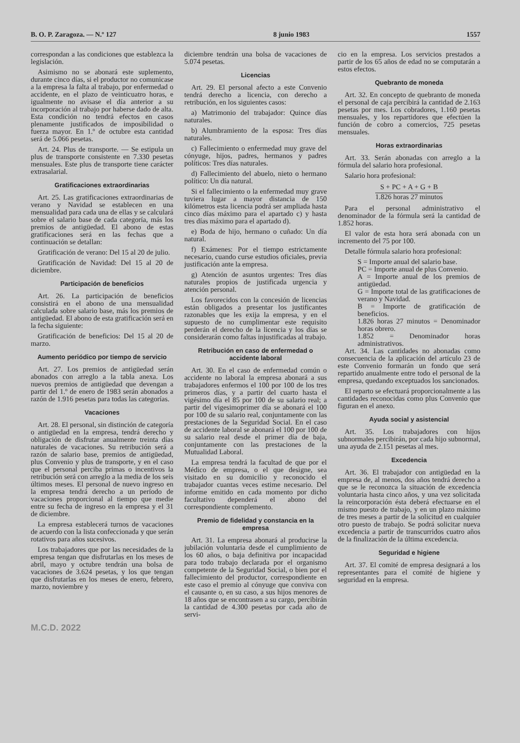B. O. P. Zaragoza. — N.º 127 8 junio 1983 1557
correspondan a las condiciones que establezca la legislación.
Asimismo no se abonará este suplemento, durante cinco días, si el productor no comunicase a la empresa la falta al trabajo, por enfermedad o accidente, en el plazo de veinticuatro horas, e igualmente no avisase el día anterior a su incorporación al trabajo por haberse dado de alta. Esta condición no tendrá efectos en casos plenamente justificados de imposibilidad o fuerza mayor. En 1.º de octubre esta cantidad será de 5.066 pesetas.
Art. 24. Plus de transporte. — Se estipula un plus de transporte consistente en 7.330 pesetas mensuales. Este plus de transporte tiene carácter extrasalarial.
Gratificaciones extraordinarias
Art. 25. Las gratificaciones extraordinarias de verano y Navidad se establecen en una mensualidad para cada una de ellas y se calculará sobre el salario base de cada categoría, más los premios de antigüedad. El abono de estas gratificaciones será en las fechas que a continuación se detallan:
Gratificación de verano: Del 15 al 20 de julio.
Gratificación de Navidad: Del 15 al 20 de diciembre.
Participación de beneficios
Art. 26. La participación de beneficios consistirá en el abono de una mensualidad calculada sobre salario base, más los premios de antigüedad. El abono de esta gratificación será en la fecha siguiente:
Gratificación de beneficios: Del 15 al 20 de marzo.
Aumento periódico por tiempo de servicio
Art. 27. Los premios de antigüedad serán abonados con arreglo a la tabla anexa. Los nuevos premios de antigüedad que devengan a partir del 1.º de enero de 1983 serán abonados a razón de 1.916 pesetas para todas las categorías.
Vacaciones
Art. 28. El personal, sin distinción de categoría o antigüedad en la empresa, tendrá derecho y obligación de disfrutar anualmente treinta días naturales de vacaciones. Su retribución será a razón de salario base, premios de antigüedad, plus Convenio y plus de transporte, y en el caso que el personal perciba primas o incentivos la retribución será con arreglo a la media de los seis últimos meses. El personal de nuevo ingreso en la empresa tendrá derecho a un período de vacaciones proporcional al tiempo que medie entre su fecha de ingreso en la empresa y el 31 de diciembre.
La empresa establecerá turnos de vacaciones de acuerdo con la lista confeccionada y que serán rotativos para años sucesivos.
Los trabajadores que por las necesidades de la empresa tengan que disfrutarlas en los meses de abril, mayo y octubre tendrán una bolsa de vacaciones de 3.624 pesetas, y los que tengan que disfrutarlas en los meses de enero, febrero, marzo, noviembre y
diciembre tendrán una bolsa de vacaciones de 5.074 pesetas.
Licencias
Art. 29. El personal afecto a este Convenio tendrá derecho a licencia, con derecho a retribución, en los siguientes casos:
a) Matrimonio del trabajador: Quince días naturales.
b) Alumbramiento de la esposa: Tres días naturales.
c) Fallecimiento o enfermedad muy grave del cónyuge, hijos, padres, hermanos y padres políticos: Tres días naturales.
d) Fallecimiento del abuelo, nieto o hermano político: Un día natural.
Si el fallecimiento o la enfermedad muy grave tuviera lugar a mayor distancia de 150 kilómetros esta licencia podrá ser ampliada hasta cinco días máximo para el apartado c) y hasta tres días máximo para el apartado d).
e) Boda de hijo, hermano o cuñado: Un día natural.
f) Exámenes: Por el tiempo estrictamente necesario, cuando curse estudios oficiales, previa justificación ante la empresa.
g) Atención de asuntos urgentes: Tres días naturales propios de justificada urgencia y atención personal.
Los favorecidos con la concesión de licencias están obligados a presentar los justificantes razonables que les exija la empresa, y en el supuesto de no cumplimentar este requisito perderán el derecho de la licencia y los días se considerarán como faltas injustificadas al trabajo.
Retribución en caso de enfermedad o accidente laboral
Art. 30. En el caso de enfermedad común o accidente no laboral la empresa abonará a sus trabajadores enfermos el 100 por 100 de los tres primeros días, y a partir del cuarto hasta el vigésimo día el 85 por 100 de su salario real; a partir del vigesimoprimer día se abonará el 100 por 100 de su salario real, conjuntamente con las prestaciones de la Seguridad Social. En el caso de accidente laboral se abonará el 100 por 100 de su salario real desde el primer día de baja, conjuntamente con las prestaciones de la Mutualidad Laboral.
La empresa tendrá la facultad de que por el Médico de empresa, o el que designe, sea visitado en su domicilio y reconocido el trabajador cuantas veces estime necesario. Del informe emitido en cada momento por dicho facultativo dependerá el abono del correspondiente complemento.
Premio de fidelidad y constancia en la empresa
Art. 31. La empresa abonará al producirse la jubilación voluntaria desde el cumplimiento de los 60 años, o baja definitiva por incapacidad para todo trabajo declarada por el organismo competente de la Seguridad Social, o bien por el fallecimiento del productor, correspondiente en este caso el premio al cónyuge que conviva con el causante o, en su caso, a sus hijos menores de 18 años que se encontrasen a su cargo, percibirán la cantidad de 4.300 pesetas por cada año de servi-
cio en la empresa. Los servicios prestados a partir de los 65 años de edad no se computarán a estos efectos.
Quebranto de moneda
Art. 32. En concepto de quebranto de moneda el personal de caja percibirá la cantidad de 2.163 pesetas por mes. Los cobradores, 1.160 pesetas mensuales, y los repartidores que efectúen la función de cobro a comercios, 725 pesetas mensuales.
Horas extraordinarias
Art. 33. Serán abonadas con arreglo a la fórmula del salario hora profesional.
Salario hora profesional:
S + PC + A + G + B
1.826 horas 27 minutos
Para el personal administrativo el denominador de la fórmula será la cantidad de 1.852 horas.
El valor de esta hora será abonada con un incremento del 75 por 100.
Detalle fórmula salario hora profesional:
S = Importe anual del salario base.
PC = Importe anual de plus Convenio.
A = Importe anual de los premios de antigüedad.
G = Importe total de las gratificaciones de verano y Navidad.
B = Importe de gratificación de beneficios.
1.826 horas 27 minutos = Denominador horas obrero.
1.852 = Denominador horas administrativos.
Art. 34. Las cantidades no abonadas como consecuencia de la aplicación del artículo 23 de este Convenio formarán un fondo que será repartido anualmente entre todo el personal de la empresa, quedando exceptuados los sancionados.
El reparto se efectuará proporcionalmente a las cantidades reconocidas como plus Convenio que figuran en el anexo.
Ayuda social y asistencial
Art. 35. Los trabajadores con hijos subnormales percibirán, por cada hijo subnormal, una ayuda de 2.151 pesetas al mes.
Excedencia
Art. 36. El trabajador con antigüedad en la empresa de, al menos, dos años tendrá derecho a que se le reconozca la situación de excedencia voluntaria hasta cinco años, y una vez solicitada la reincorporación ésta deberá efectuarse en el mismo puesto de trabajo, y en un plazo máximo de tres meses a partir de la solicitud en cualquier otro puesto de trabajo. Se podrá solicitar nueva excedencia a partir de transcurridos cuatro años de la finalización de la última excedencia.
Seguridad e higiene
Art. 37. El comité de empresa designará a los representantes para el comité de higiene y seguridad en la empresa.
M.C.D. 2022